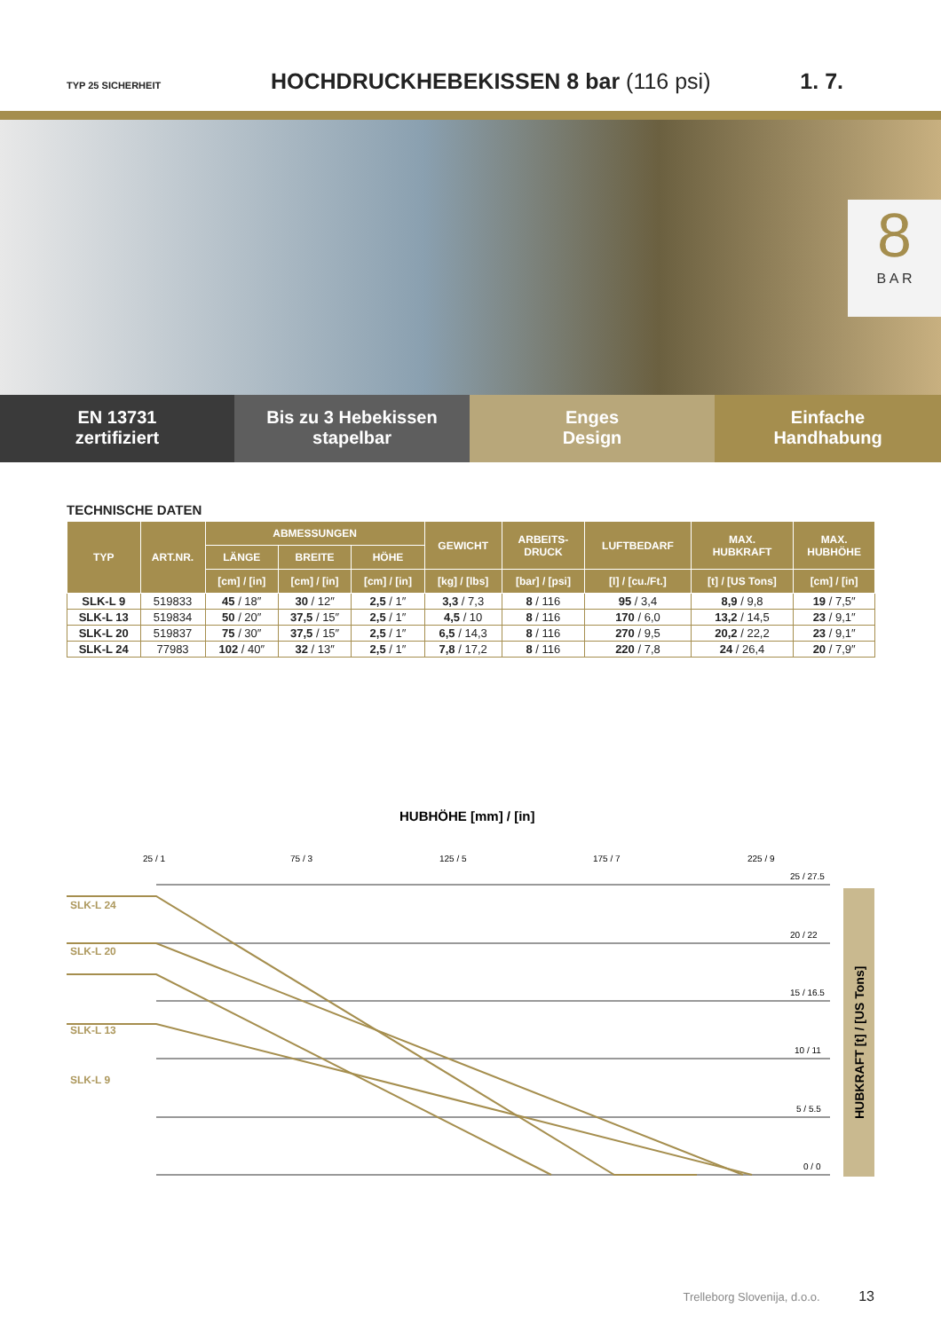TYP 25 SICHERHEIT
HOCHDRUCKHEBEKISSEN 8 bar (116 psi)
1. 7.
8
B A R
EN 13731
zertifiziert
Bis zu 3 Hebekissen
stapelbar
Enges
Design
Einfache
Handhabung
TECHNISCHE DATEN
| TYP | ART.NR. | ABMESSUNGEN | | | GEWICHT | ARBEITS- DRUCK | LUFTBEDARF | MAX. HUBKRAFT | MAX. HUBHÖHE |
| --- | --- | --- | --- | --- | --- | --- | --- | --- | --- |
| | | LÄNGE | BREITE | HÖHE | | | | | |
| | | [cm] / [in] | [cm] / [in] | [cm] / [in] | [kg] / [lbs] | [bar] / [psi] | [l] / [cu./Ft.] | [t] / [US Tons] | [cm] / [in] |
| SLK-L 9 | 519833 | 45 / 18″ | 30 / 12″ | 2,5 / 1″ | 3,3 / 7,3 | 8 / 116 | 95 / 3,4 | 8,9 / 9,8 | 19 / 7,5″ |
| SLK-L 13 | 519834 | 50 / 20″ | 37,5 / 15″ | 2,5 / 1″ | 4,5 / 10 | 8 / 116 | 170 / 6,0 | 13,2 / 14,5 | 23 / 9,1″ |
| SLK-L 20 | 519837 | 75 / 30″ | 37,5 / 15″ | 2,5 / 1″ | 6,5 / 14,3 | 8 / 116 | 270 / 9,5 | 20,2 / 22,2 | 23 / 9,1″ |
| SLK-L 24 | 77983 | 102 / 40″ | 32 / 13″ | 2,5 / 1″ | 7,8 / 17,2 | 8 / 116 | 220 / 7,8 | 24 / 26,4 | 20 / 7,9″ |
HUBHÖHE [mm] / [in]
25 / 1
75 / 3
125 / 5
175 / 7
225 / 9
25 / 27.5
20 / 22
15 / 16.5
10 / 11
5 / 5.5
0 / 0
SLK-L 24
SLK-L 20
SLK-L 13
SLK-L 9
HUBKRAFT [t] / [US Tons]
Trelleborg Slovenija, d.o.o. 13